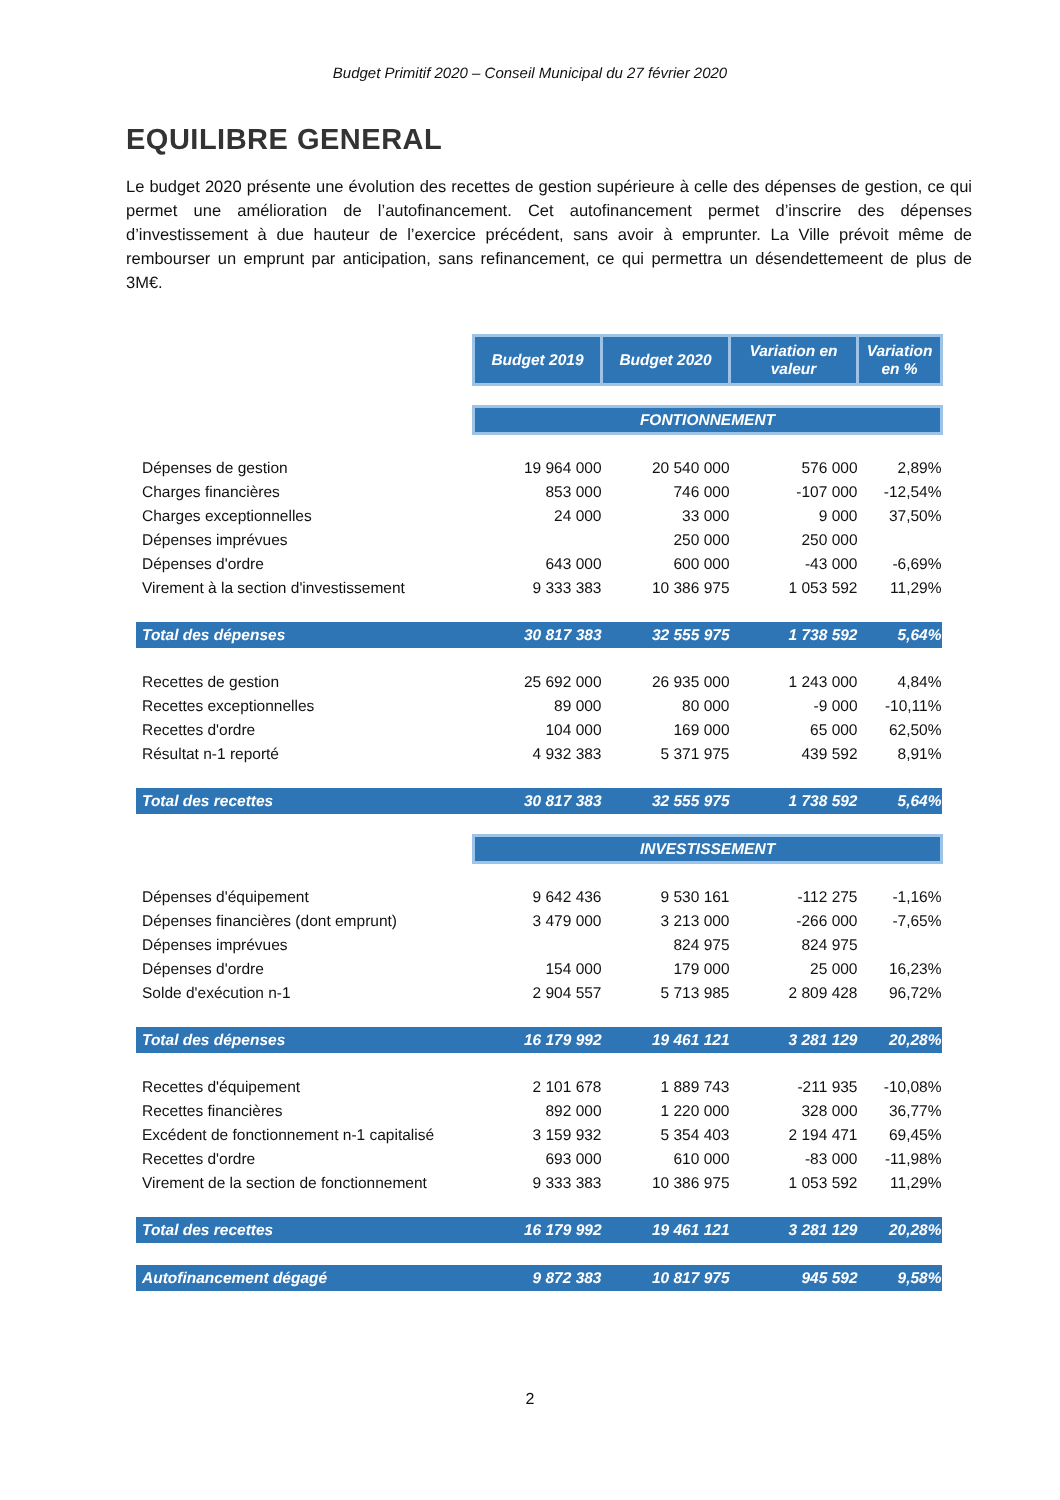Budget Primitif 2020 – Conseil Municipal du 27 février 2020
EQUILIBRE GENERAL
Le budget 2020 présente une évolution des recettes de gestion supérieure à celle des dépenses de gestion, ce qui permet une amélioration de l’autofinancement. Cet autofinancement permet d’inscrire des dépenses d’investissement à due hauteur de l’exercice précédent, sans avoir à emprunter. La Ville prévoit même de rembourser un emprunt par anticipation, sans refinancement, ce qui permettra un désendettemeent de plus de 3M€.
| | Budget 2019 | Budget 2020 | Variation en valeur | Variation en % |
| | FONTIONNEMENT | | | |
| Dépenses de gestion | 19 964 000 | 20 540 000 | 576 000 | 2,89% |
| Charges financières | 853 000 | 746 000 | -107 000 | -12,54% |
| Charges exceptionnelles | 24 000 | 33 000 | 9 000 | 37,50% |
| Dépenses imprévues | | 250 000 | 250 000 | |
| Dépenses d'ordre | 643 000 | 600 000 | -43 000 | -6,69% |
| Virement à la section d'investissement | 9 333 383 | 10 386 975 | 1 053 592 | 11,29% |
| Total des dépenses | 30 817 383 | 32 555 975 | 1 738 592 | 5,64% |
| Recettes de gestion | 25 692 000 | 26 935 000 | 1 243 000 | 4,84% |
| Recettes exceptionnelles | 89 000 | 80 000 | -9 000 | -10,11% |
| Recettes d'ordre | 104 000 | 169 000 | 65 000 | 62,50% |
| Résultat n-1 reporté | 4 932 383 | 5 371 975 | 439 592 | 8,91% |
| Total des recettes | 30 817 383 | 32 555 975 | 1 738 592 | 5,64% |
| | INVESTISSEMENT | | | |
| Dépenses d'équipement | 9 642 436 | 9 530 161 | -112 275 | -1,16% |
| Dépenses financières (dont emprunt) | 3 479 000 | 3 213 000 | -266 000 | -7,65% |
| Dépenses imprévues | | 824 975 | 824 975 | |
| Dépenses d'ordre | 154 000 | 179 000 | 25 000 | 16,23% |
| Solde d'exécution n-1 | 2 904 557 | 5 713 985 | 2 809 428 | 96,72% |
| Total des dépenses | 16 179 992 | 19 461 121 | 3 281 129 | 20,28% |
| Recettes d'équipement | 2 101 678 | 1 889 743 | -211 935 | -10,08% |
| Recettes financières | 892 000 | 1 220 000 | 328 000 | 36,77% |
| Excédent de fonctionnement n-1 capitalisé | 3 159 932 | 5 354 403 | 2 194 471 | 69,45% |
| Recettes d'ordre | 693 000 | 610 000 | -83 000 | -11,98% |
| Virement de la section de fonctionnement | 9 333 383 | 10 386 975 | 1 053 592 | 11,29% |
| Total des recettes | 16 179 992 | 19 461 121 | 3 281 129 | 20,28% |
| Autofinancement dégagé | 9 872 383 | 10 817 975 | 945 592 | 9,58% |
2